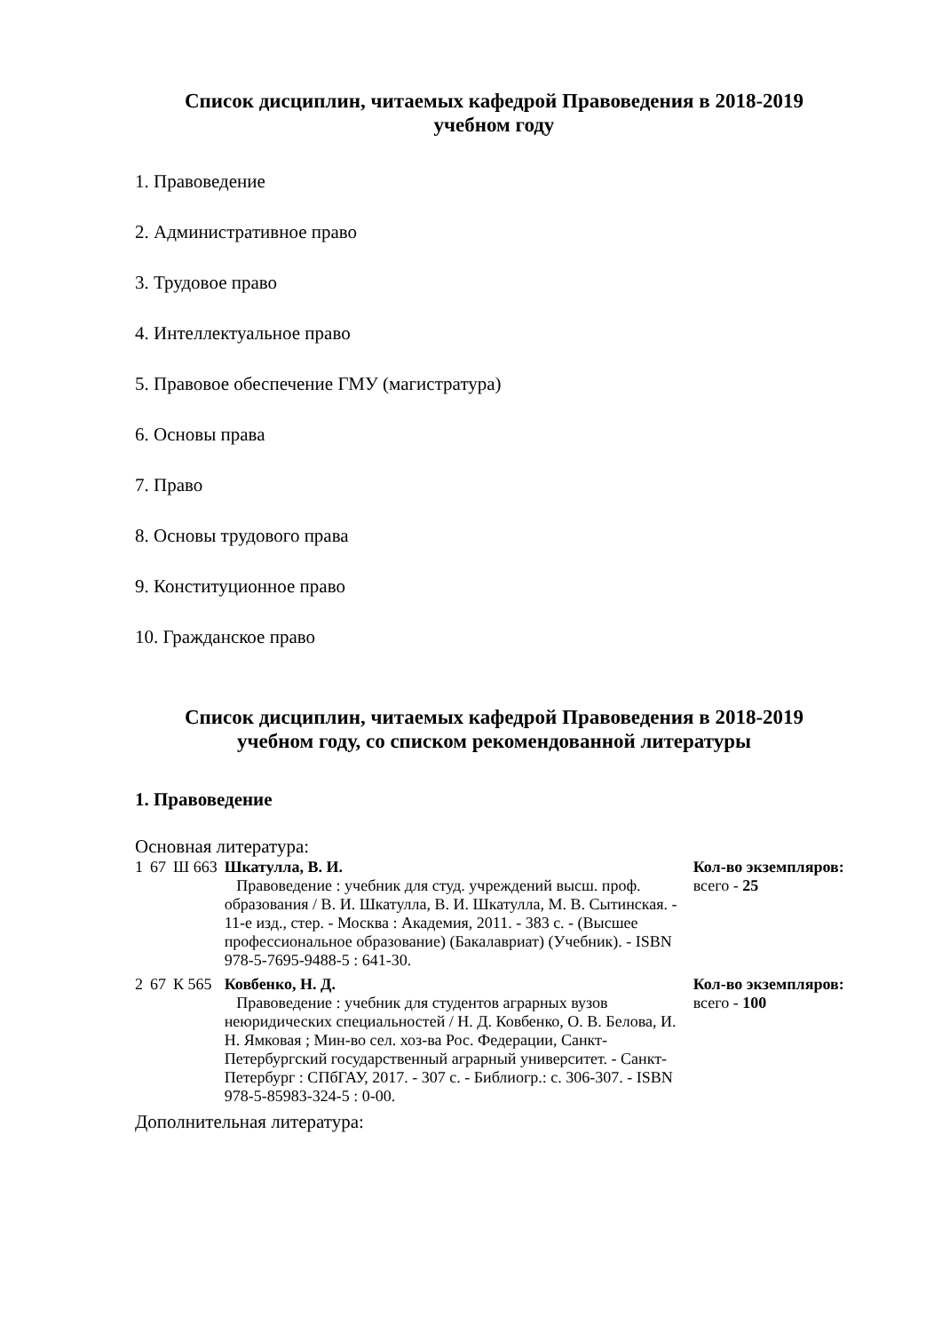Список дисциплин, читаемых кафедрой Правоведения в 2018-2019
учебном году
1. Правоведение
2. Административное право
3. Трудовое право
4. Интеллектуальное право
5. Правовое обеспечение ГМУ (магистратура)
6. Основы права
7. Право
8. Основы трудового права
9. Конституционное право
10. Гражданское право
Список дисциплин, читаемых кафедрой Правоведения в 2018-2019
учебном году, со списком рекомендованной литературы
1. Правоведение
Основная литература:
| 1 | 67 | Ш 663 | Шкатулла, В. И. Правоведение : учебник для студ. учреждений высш. проф. образования / В. И. Шкатулла, В. И. Шкатулла, М. В. Сытинская. - 11-е изд., стер. - Москва : Академия, 2011. - 383 с. - (Высшее профессиональное образование) (Бакалавриат) (Учебник). - ISBN 978-5-7695-9488-5 : 641-30. | Кол-во экземпляров: всего - 25 |
| 2 | 67 | К 565 | Ковбенко, Н. Д. Правоведение : учебник для студентов аграрных вузов неюридических специальностей / Н. Д. Ковбенко, О. В. Белова, И. Н. Ямковая ; Мин-во сел. хоз-ва Рос. Федерации, Санкт-Петербургский государственный аграрный университет. - Санкт-Петербург : СПбГАУ, 2017. - 307 с. - Библиогр.: с. 306-307. - ISBN 978-5-85983-324-5 : 0-00. | Кол-во экземпляров: всего - 100 |
Дополнительная литература: